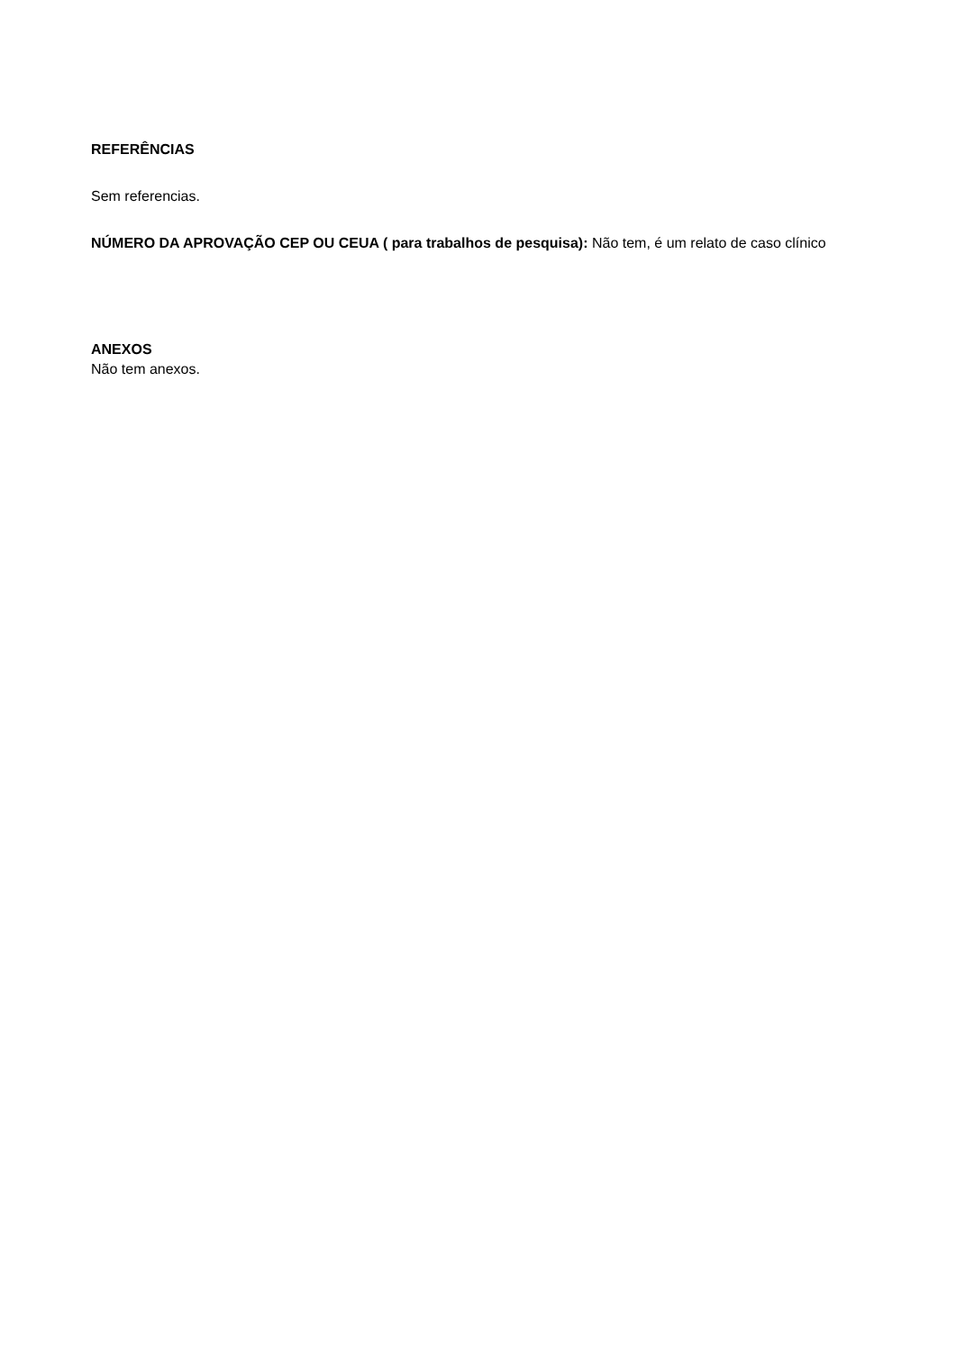REFERÊNCIAS
Sem referencias.
NÚMERO DA APROVAÇÃO CEP OU CEUA ( para trabalhos de pesquisa): Não tem, é um relato de caso clínico
ANEXOS
Não tem anexos.